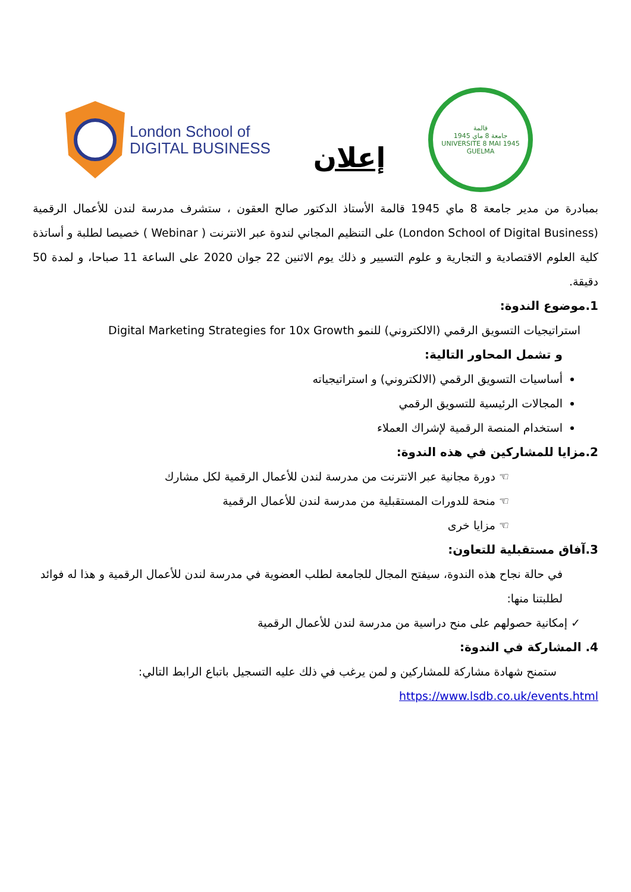London School of
DIGITAL BUSINESS
إعلان
قالمة
جامعة 8 ماي 1945
UNIVERSITE 8 MAI 1945 GUELMA
بمبادرة من مدير جامعة 8 ماي 1945 قالمة الأستاذ الدكتور صالح العقون ، ستشرف مدرسة لندن للأعمال الرقمية (London School of Digital Business) على التنظيم المجاني لندوة عبر الانترنت ( Webinar ) خصيصا لطلبة و أساتذة كلية العلوم الاقتصادية و التجارية و علوم التسيير و ذلك يوم الاثنين 22 جوان 2020 على الساعة 11 صباحا، و لمدة 50 دقيقة.
1.موضوع الندوة:
استراتيجيات التسويق الرقمي (الالكتروني) للنمو Digital Marketing Strategies for 10x Growth
و تشمل المحاور التالية:
أساسيات التسويق الرقمي (الالكتروني) و استراتيجياته
المجالات الرئيسية للتسويق الرقمي
استخدام المنصة الرقمية لإشراك العملاء
2.مزايا للمشاركين في هذه الندوة:
☜ دورة مجانية عبر الانترنت من مدرسة لندن للأعمال الرقمية لكل مشارك
☜ منحة للدورات المستقبلية من مدرسة لندن للأعمال الرقمية
☜ مزايا خرى
3.آفاق مستقبلية للتعاون:
في حالة نجاح هذه الندوة، سيفتح المجال للجامعة لطلب العضوية في مدرسة لندن للأعمال الرقمية و هذا له فوائد لطلبتنا منها:
✓ إمكانية حصولهم على منح دراسية من مدرسة لندن للأعمال الرقمية
4. المشاركة في الندوة:
ستمنح شهادة مشاركة للمشاركين و لمن يرغب في ذلك عليه التسجيل باتباع الرابط التالي:
https://www.lsdb.co.uk/events.html